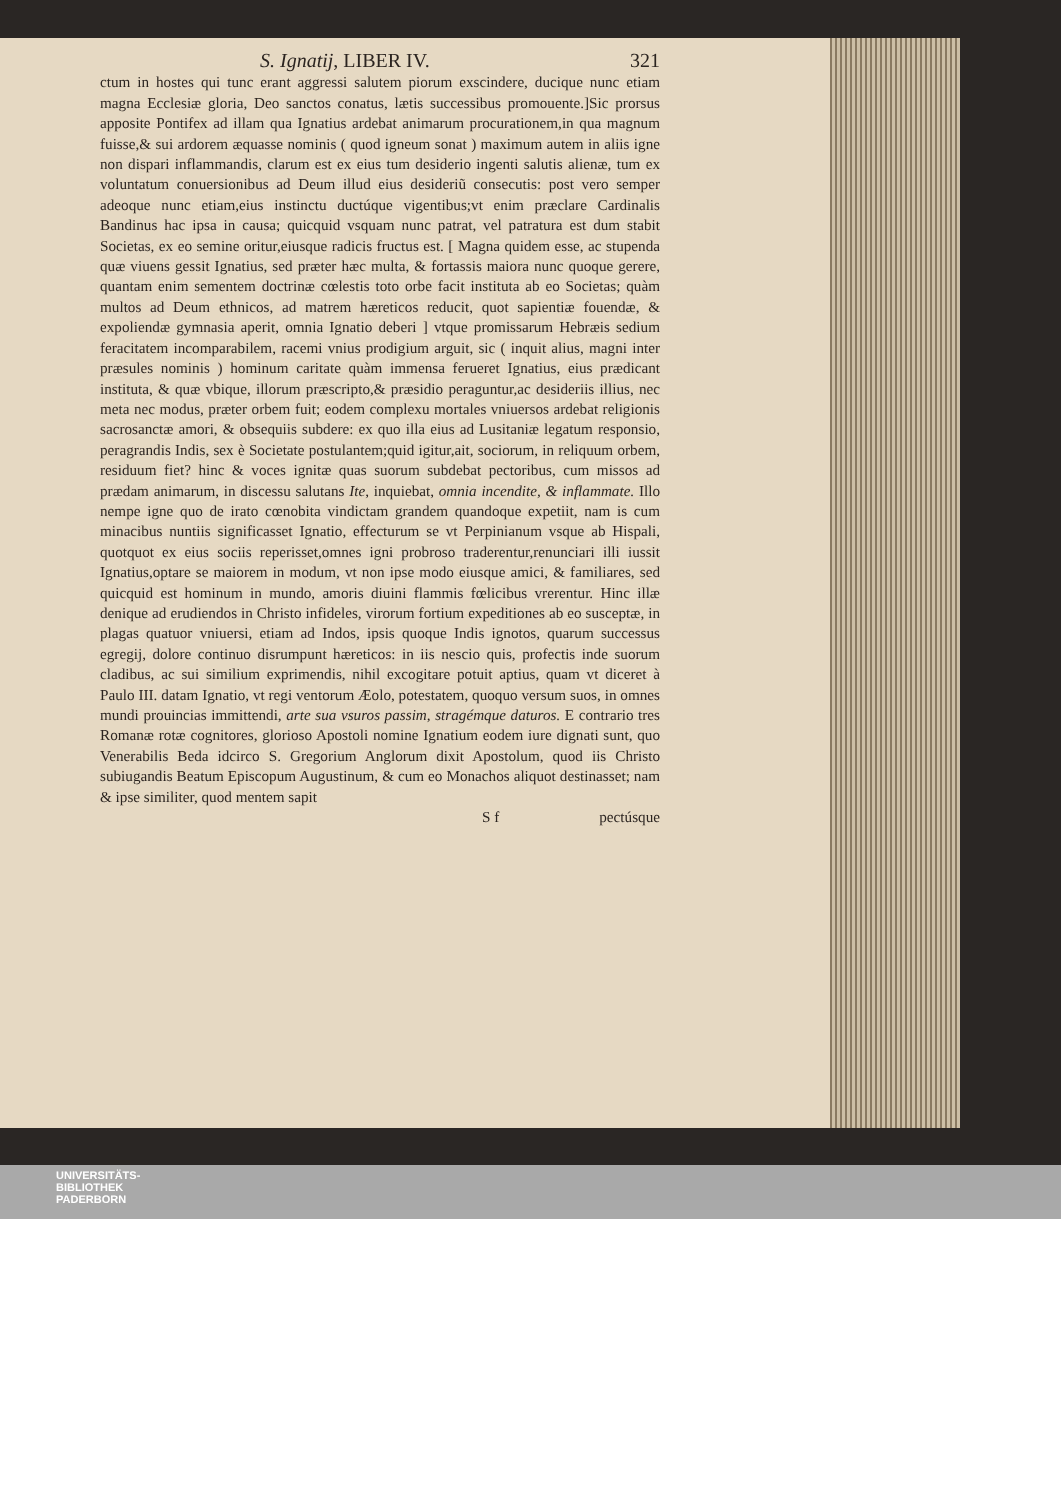S. Ignatij, LIBER IV. 321
ctum in hostes qui tunc erant aggressi salutem piorum exscindere, ducique nunc etiam magna Ecclesiæ gloria, Deo sanctos conatus, lætis successibus promouente.]Sic prorsus apposite Pontifex ad illam qua Ignatius ardebat animarum procurationem,in qua magnum fuisse,& sui ardorem æquasse nominis ( quod igneum sonat ) maximum autem in aliis igne non dispari inflammandis, clarum est ex eius tum desiderio ingenti salutis alienæ, tum ex voluntatum conuersionibus ad Deum illud eius desideriũ consecutis: post vero semper adeoque nunc etiam,eius instinctu ductúque vigentibus;vt enim præclare Cardinalis Bandinus hac ipsa in causa; quicquid vsquam nunc patrat, vel patratura est dum stabit Societas, ex eo semine oritur,eiusque radicis fructus est. [ Magna quidem esse, ac stupenda quæ viuens gessit Ignatius, sed præter hæc multa, & fortassis maiora nunc quoque gerere, quantam enim sementem doctrinæ cœlestis toto orbe facit instituta ab eo Societas; quàm multos ad Deum ethnicos, ad matrem hæreticos reducit, quot sapientiæ fouendæ, & expoliendæ gymnasia aperit, omnia Ignatio deberi ] vtque promissarum Hebræis sedium feracitatem incomparabilem, racemi vnius prodigium arguit, sic ( inquit alius, magni inter præsules nominis ) hominum caritate quàm immensa ferueret Ignatius, eius prædicant instituta, & quæ vbique, illorum præscripto,& præsidio peraguntur,ac desideriis illius, nec meta nec modus, præter orbem fuit; eodem complexu mortales vniuersos ardebat religionis sacrosanctæ amori, & obsequiis subdere: ex quo illa eius ad Lusitaniæ legatum responsio, peragrandis Indis, sex è Societate postulantem;quid igitur,ait, sociorum, in reliquum orbem, residuum fiet? hinc & voces ignitæ quas suorum subdebat pectoribus, cum missos ad prædam animarum, in discessu salutans Ite, inquiebat, omnia incendite, & inflammate. Illo nempe igne quo de irato cœnobita vindictam grandem quandoque expetiit, nam is cum minacibus nuntiis significasset Ignatio, effecturum se vt Perpinianum vsque ab Hispali, quotquot ex eius sociis reperisset,omnes igni probroso traderentur,renunciari illi iussit Ignatius,optare se maiorem in modum, vt non ipse modo eiusque amici, & familiares, sed quicquid est hominum in mundo, amoris diuini flammis fœlicibus vrerentur. Hinc illæ denique ad erudiendos in Christo infideles, virorum fortium expeditiones ab eo susceptæ, in plagas quatuor vniuersi, etiam ad Indos, ipsis quoque Indis ignotos, quarum successus egregij, dolore continuo disrumpunt hæreticos: in iis nescio quis, profectis inde suorum cladibus, ac sui similium exprimendis, nihil excogitare potuit aptius, quam vt diceret à Paulo III. datam Ignatio, vt regi ventorum Æolo, potestatem, quoquo versum suos, in omnes mundi prouincias immittendi, arte sua vsuros passim, stragémque daturos. E contrario tres Romanæ rotæ cognitores, glorioso Apostoli nomine Ignatium eodem iure dignati sunt, quo Venerabilis Beda idcirco S. Gregorium Anglorum dixit Apostolum, quod iis Christo subiugandis Beatum Episcopum Augustinum, & cum eo Monachos aliquot destinasset; nam & ipse similiter, quod mentem sapit
S f pectúsque
UNIVERSITÄTS-
BIBLIOTHEK
PADERBORN